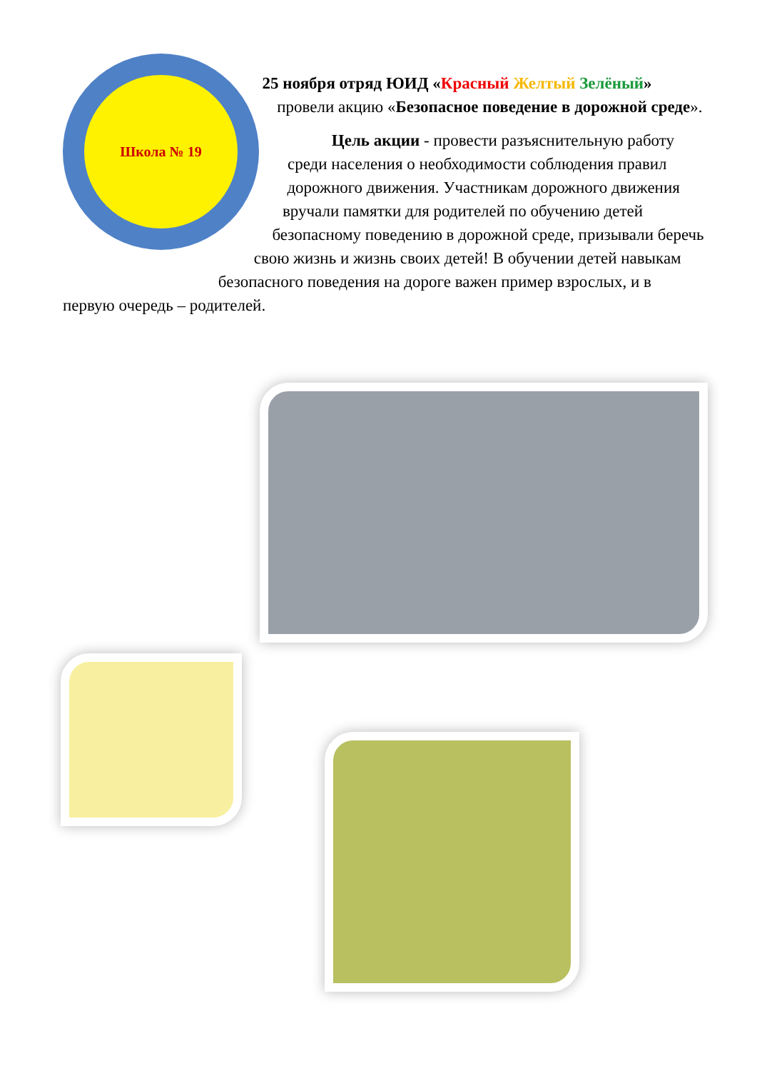Школа № 19
25 ноября отряд ЮИД «Красный Желтый Зелёный» провели акцию «Безопасное поведение в дорожной среде».
Цель акции - провести разъяснительную работу среди населения о необходимости соблюдения правил дорожного движения. Участникам дорожного движения вручали памятки для родителей по обучению детей безопасному поведению в дорожной среде, призывали беречь свою жизнь и жизнь своих детей! В обучении детей навыкам безопасного поведения на дороге важен пример взрослых, и в первую очередь – родителей.